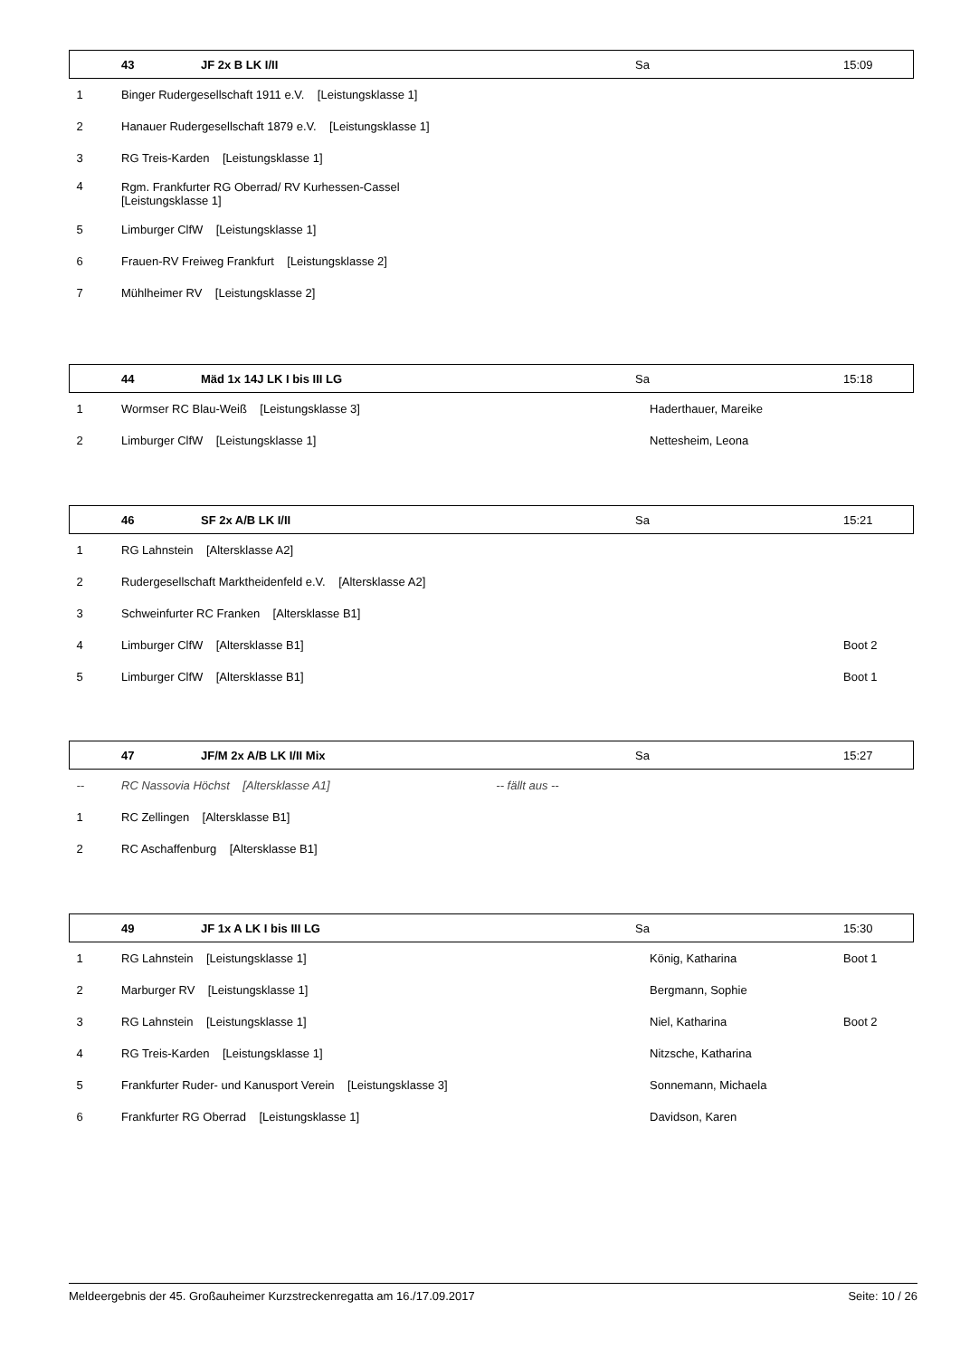| | 43 | JF 2x B LK I/II | Sa | 15:09 |
| --- | --- | --- | --- | --- |
| 1 | Binger Rudergesellschaft 1911 e.V. [Leistungsklasse 1] | | | |
| 2 | Hanauer Rudergesellschaft 1879 e.V. [Leistungsklasse 1] | | | |
| 3 | RG Treis-Karden [Leistungsklasse 1] | | | |
| 4 | Rgm. Frankfurter RG Oberrad/ RV Kurhessen-Cassel [Leistungsklasse 1] | | | |
| 5 | Limburger ClfW [Leistungsklasse 1] | | | |
| 6 | Frauen-RV Freiweg Frankfurt [Leistungsklasse 2] | | | |
| 7 | Mühlheimer RV [Leistungsklasse 2] | | | |
| | 44 | Mäd 1x 14J LK I bis III LG | Sa | 15:18 |
| --- | --- | --- | --- | --- |
| 1 | Wormser RC Blau-Weiß [Leistungsklasse 3] | | Haderthauer, Mareike | |
| 2 | Limburger ClfW [Leistungsklasse 1] | | Nettesheim, Leona | |
| | 46 | SF 2x A/B LK I/II | Sa | 15:21 |
| --- | --- | --- | --- | --- |
| 1 | RG Lahnstein [Altersklasse A2] | | | |
| 2 | Rudergesellschaft Marktheidenfeld e.V. [Altersklasse A2] | | | |
| 3 | Schweinfurter RC Franken [Altersklasse B1] | | | |
| 4 | Limburger ClfW [Altersklasse B1] | | | Boot 2 |
| 5 | Limburger ClfW [Altersklasse B1] | | | Boot 1 |
| | 47 | JF/M 2x A/B LK I/II Mix | Sa | 15:27 |
| --- | --- | --- | --- | --- |
| -- | RC Nassovia Höchst [Altersklasse A1] -- fällt aus -- | | | |
| 1 | RC Zellingen [Altersklasse B1] | | | |
| 2 | RC Aschaffenburg [Altersklasse B1] | | | |
| | 49 | JF 1x A LK I bis III LG | Sa | 15:30 |
| --- | --- | --- | --- | --- |
| 1 | RG Lahnstein [Leistungsklasse 1] | | König, Katharina | Boot 1 |
| 2 | Marburger RV [Leistungsklasse 1] | | Bergmann, Sophie | |
| 3 | RG Lahnstein [Leistungsklasse 1] | | Niel, Katharina | Boot 2 |
| 4 | RG Treis-Karden [Leistungsklasse 1] | | Nitzsche, Katharina | |
| 5 | Frankfurter Ruder- und Kanusport Verein [Leistungsklasse 3] | | Sonnemann, Michaela | |
| 6 | Frankfurter RG Oberrad [Leistungsklasse 1] | | Davidson, Karen | |
Meldeergebnis der 45. Großauheimer Kurzstreckenregatta am 16./17.09.2017 Seite: 10 / 26